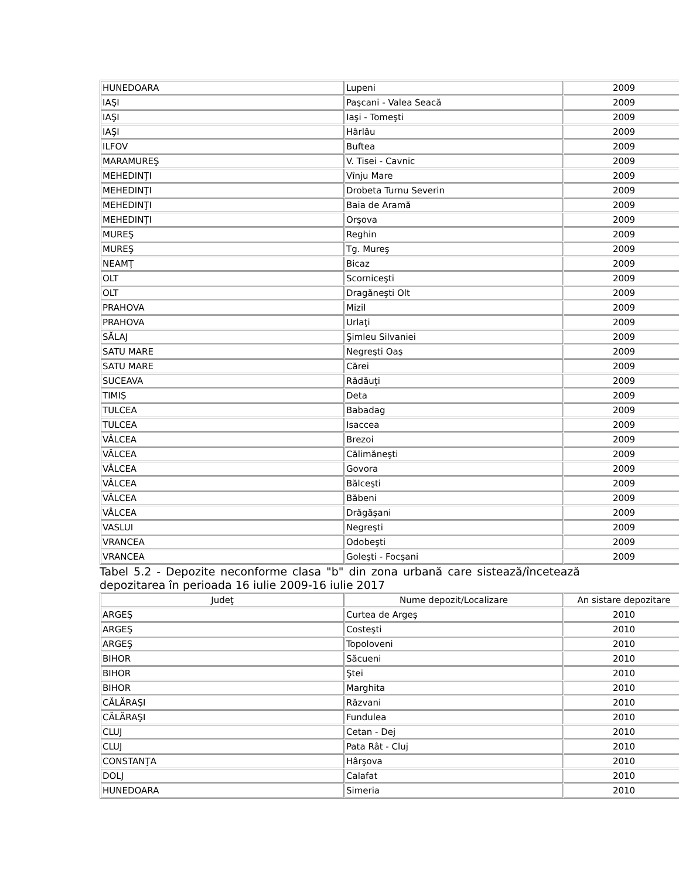| HUNEDOARA | Lupeni | 2009 |
| IAŞI | Paşcani - Valea Seacă | 2009 |
| IAŞI | Iaşi - Tomeşti | 2009 |
| IAŞI | Hârlâu | 2009 |
| ILFOV | Buftea | 2009 |
| MARAMUREŞ | V. Tisei - Cavnic | 2009 |
| MEHEDINŢI | Vînju Mare | 2009 |
| MEHEDINŢI | Drobeta Turnu Severin | 2009 |
| MEHEDINŢI | Baia de Aramă | 2009 |
| MEHEDINŢI | Orşova | 2009 |
| MUREŞ | Reghin | 2009 |
| MUREŞ | Tg. Mureş | 2009 |
| NEAMŢ | Bicaz | 2009 |
| OLT | Scorniceşti | 2009 |
| OLT | Dragăneşti Olt | 2009 |
| PRAHOVA | Mizil | 2009 |
| PRAHOVA | Urlaţi | 2009 |
| SĂLAJ | Şimleu Silvaniei | 2009 |
| SATU MARE | Negreşti Oaş | 2009 |
| SATU MARE | Cărei | 2009 |
| SUCEAVA | Rădăuţi | 2009 |
| TIMIŞ | Deta | 2009 |
| TULCEA | Babadag | 2009 |
| TULCEA | Isaccea | 2009 |
| VÂLCEA | Brezoi | 2009 |
| VÂLCEA | Călimăneşti | 2009 |
| VÂLCEA | Govora | 2009 |
| VÂLCEA | Bălceşti | 2009 |
| VÂLCEA | Băbeni | 2009 |
| VÂLCEA | Drăgăşani | 2009 |
| VASLUI | Negreşti | 2009 |
| VRANCEA | Odobeşti | 2009 |
| VRANCEA | Goleşti - Focşani | 2009 |
Tabel 5.2 - Depozite neconforme clasa "b" din zona urbană care sistează/încetează depozitarea în perioada 16 iulie 2009-16 iulie 2017
| Judeţ | Nume depozit/Localizare | An sistare depozitare |
| --- | --- | --- |
| ARGEŞ | Curtea de Argeş | 2010 |
| ARGEŞ | Costeşti | 2010 |
| ARGEŞ | Topoloveni | 2010 |
| BIHOR | Săcueni | 2010 |
| BIHOR | Ştei | 2010 |
| BIHOR | Marghita | 2010 |
| CĂLĂRAŞI | Răzvani | 2010 |
| CĂLĂRAŞI | Fundulea | 2010 |
| CLUJ | Cetan - Dej | 2010 |
| CLUJ | Pata Rât - Cluj | 2010 |
| CONSTANŢA | Hârşova | 2010 |
| DOLJ | Calafat | 2010 |
| HUNEDOARA | Simeria | 2010 |